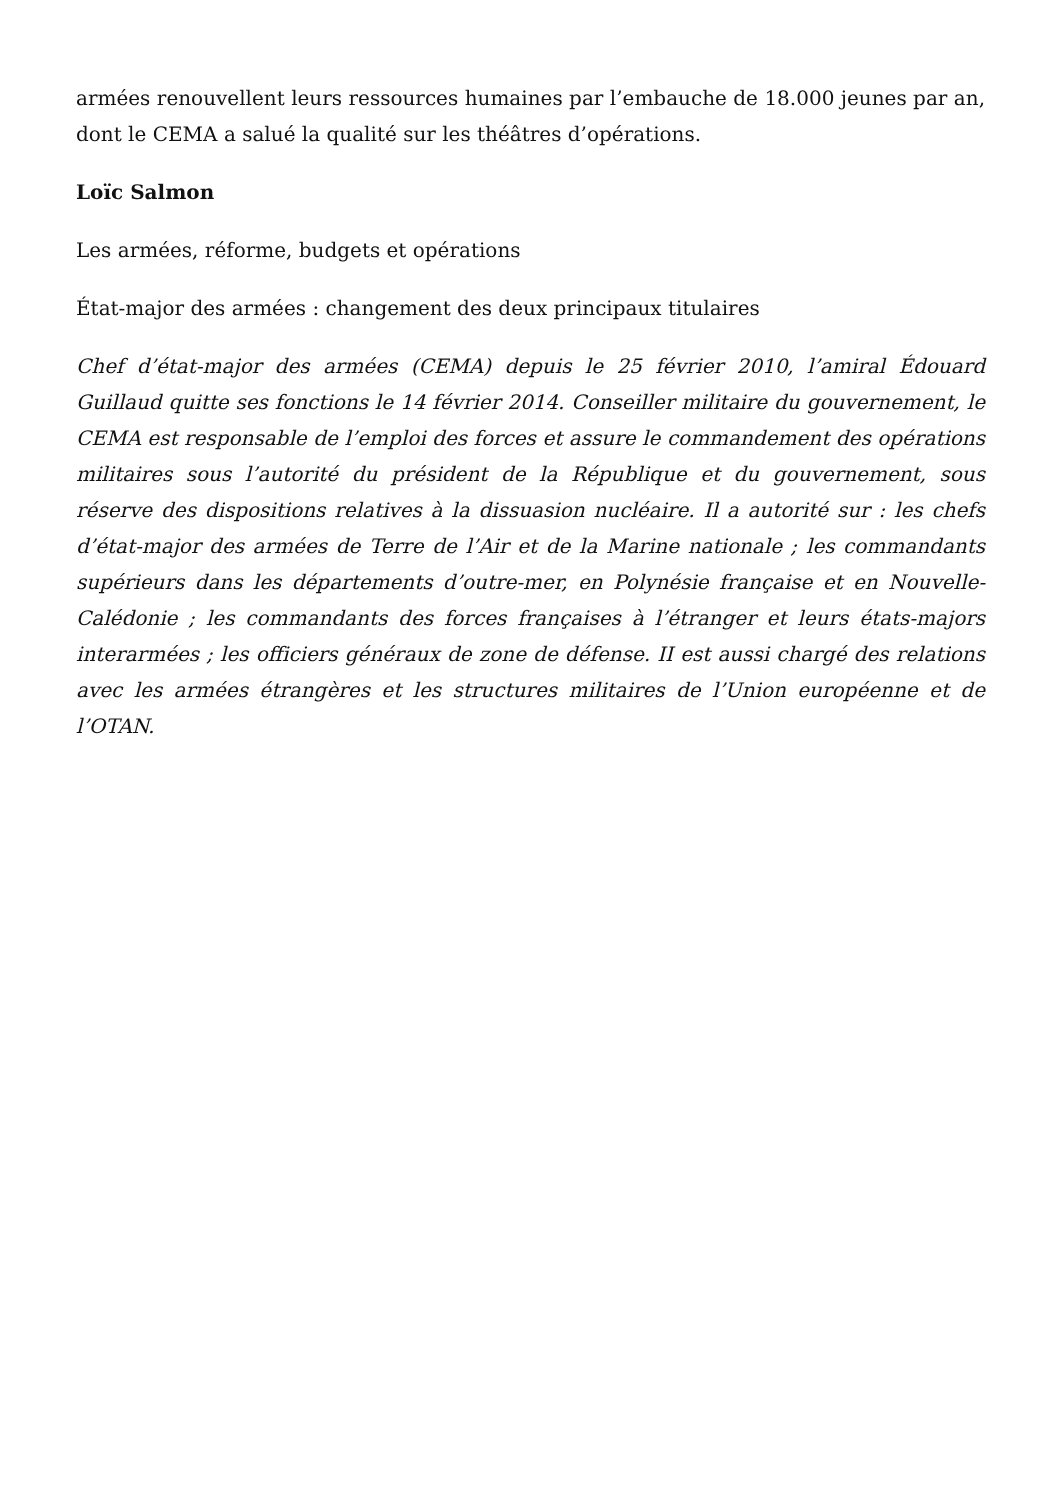armées renouvellent leurs ressources humaines par l’embauche de 18.000 jeunes par an, dont le CEMA a salué la qualité sur les théâtres d’opérations.
Loïc Salmon
Les armées, réforme, budgets et opérations
État-major des armées : changement des deux principaux titulaires
Chef d’état-major des armées (CEMA) depuis le 25 février 2010, l’amiral Édouard Guillaud quitte ses fonctions le 14 février 2014. Conseiller militaire du gouvernement, le CEMA est responsable de l’emploi des forces et assure le commandement des opérations militaires sous l’autorité du président de la République et du gouvernement, sous réserve des dispositions relatives à la dissuasion nucléaire. Il a autorité sur : les chefs d’état-major des armées de Terre de l’Air et de la Marine nationale ; les commandants supérieurs dans les départements d’outre-mer, en Polynésie française et en Nouvelle-Calédonie ; les commandants des forces françaises à l’étranger et leurs états-majors interarmées ; les officiers généraux de zone de défense. II est aussi chargé des relations avec les armées étrangères et les structures militaires de l’Union européenne et de l’OTAN.